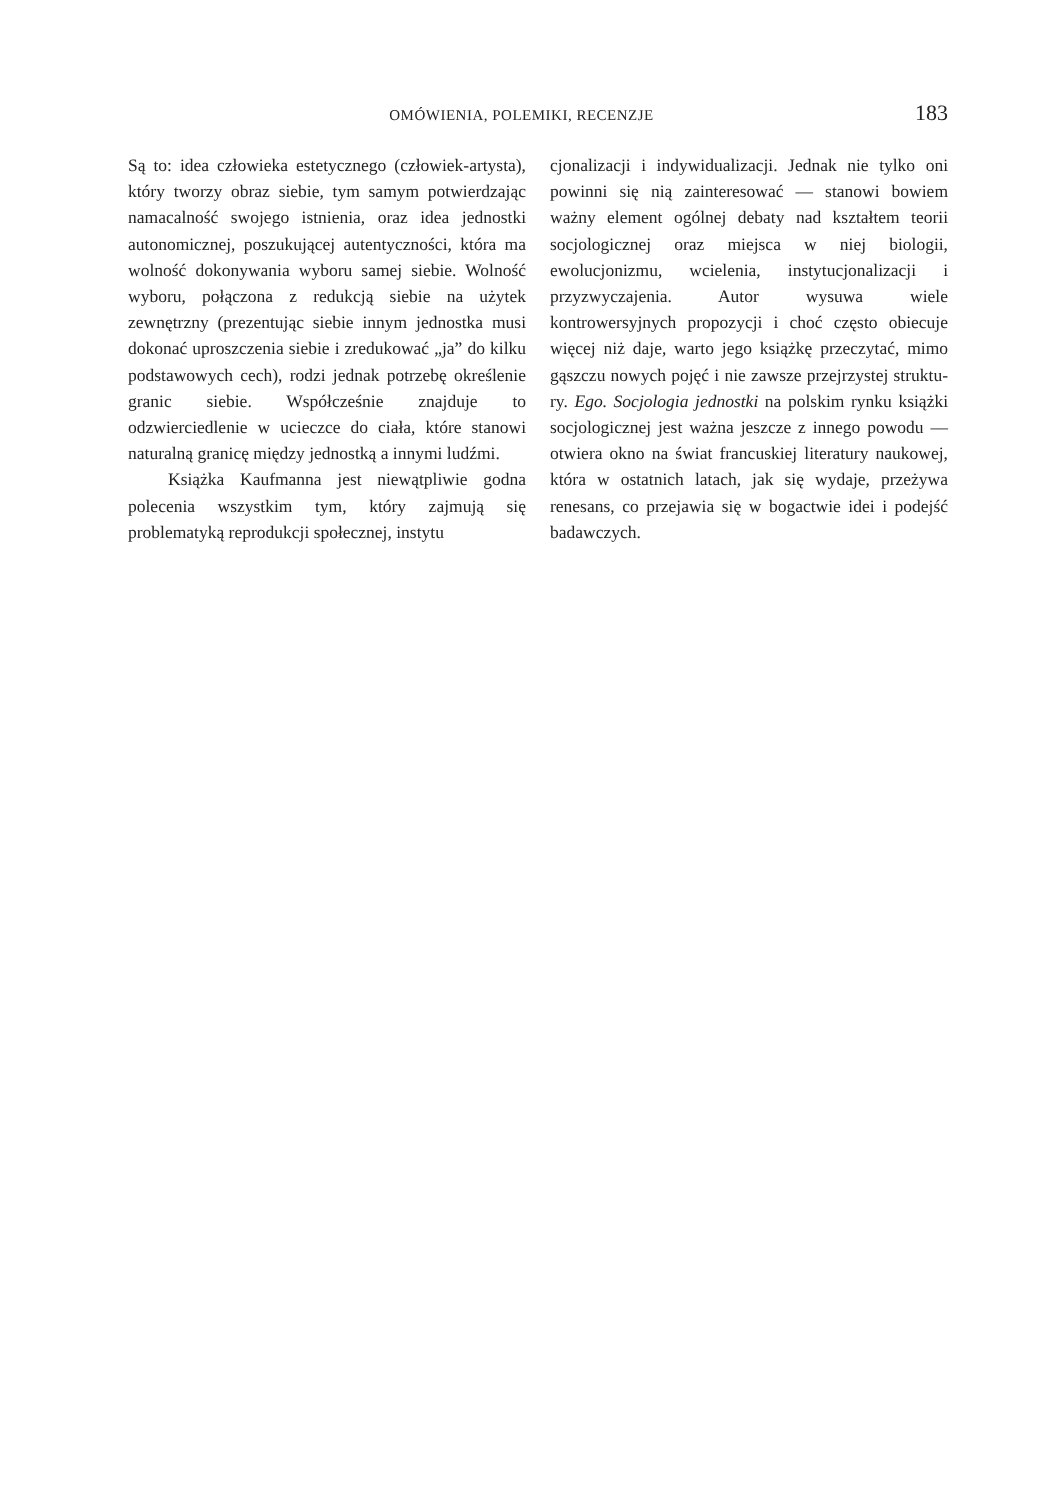OMÓWIENIA, POLEMIKI, RECENZJE 183
Są to: idea człowieka estetycznego (człowiek-ar­tysta), który tworzy obraz siebie, tym samym potwierdzając namacalność swojego istnienia, oraz idea jednostki autonomicznej, poszukują­cej autentyczności, która ma wolność dokony­wania wyboru samej siebie. Wolność wyboru, połączona z redukcją siebie na użytek zewnętrz­ny (prezentując siebie innym jednostka musi dokonać uproszczenia siebie i zredukować „ja” do kilku podstawowych cech), rodzi jednak po­trzebę określenie granic siebie. Współcześnie znajduje to odzwierciedlenie w ucieczce do cia­ła, które stanowi naturalną granicę między jed­nostką a innymi ludźmi.
Książka Kaufmanna jest niewątpliwie god­na polecenia wszystkim tym, który zajmują się problematyką reprodukcji społecznej, instytu­
cjonalizacji i indywidualizacji. Jednak nie tyl­ko oni powinni się nią zainteresować — sta­nowi bowiem ważny element ogólnej debaty nad kształtem teorii socjologicznej oraz miej­sca w niej biologii, ewolucjonizmu, wciele­nia, instytucjonalizacji i przyzwyczajenia. Au­tor wysuwa wiele kontrowersyjnych propozy­cji i choć często obiecuje więcej niż daje, war­to jego książkę przeczytać, mimo gąszczu no­wych pojęć i nie zawsze przejrzystej struktu­ry. Ego. Socjologia jednostki na polskim rynku książki socjologicznej jest ważna jeszcze z in­nego powodu — otwiera okno na świat fran­cuskiej literatury naukowej, która w ostatnich latach, jak się wydaje, przeżywa renesans, co przejawia się w bogactwie idei i podejść badaw­czych.